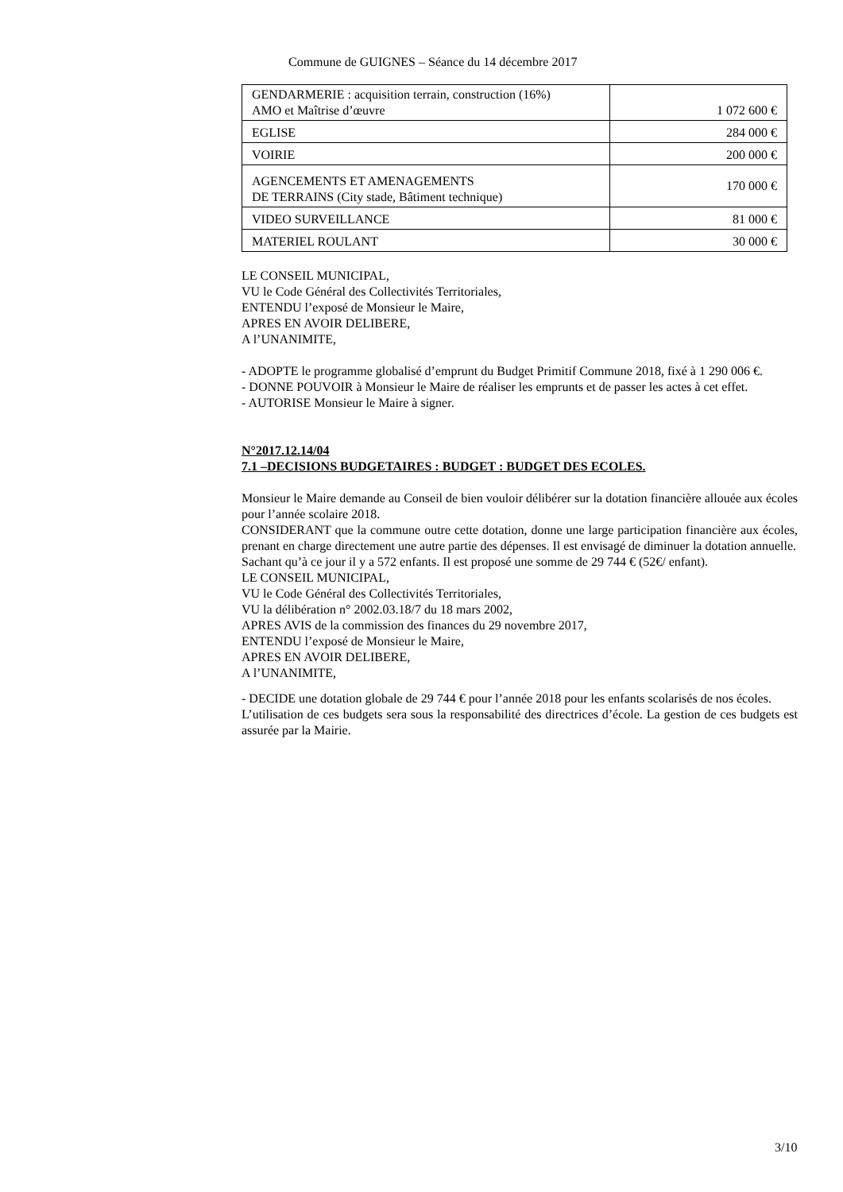Commune de GUIGNES – Séance du 14 décembre 2017
| GENDARMERIE : acquisition terrain, construction (16%) AMO et Maîtrise d’œuvre | 1 072 600 € |
| EGLISE | 284 000 € |
| VOIRIE | 200 000 € |
| AGENCEMENTS ET AMENAGEMENTS DE TERRAINS (City stade, Bâtiment technique) | 170 000 € |
| VIDEO SURVEILLANCE | 81 000 € |
| MATERIEL ROULANT | 30 000 € |
LE CONSEIL MUNICIPAL,
VU le Code Général des Collectivités Territoriales,
ENTENDU l’exposé de Monsieur le Maire,
APRES EN AVOIR DELIBERE,
A l’UNANIMITE,
- ADOPTE le programme globalisé d’emprunt du Budget Primitif Commune 2018, fixé à 1 290 006 €.
- DONNE POUVOIR à Monsieur le Maire de réaliser les emprunts et de passer les actes à cet effet.
- AUTORISE Monsieur le Maire à signer.
N°2017.12.14/04
7.1 –DECISIONS BUDGETAIRES : BUDGET : BUDGET DES ECOLES.
Monsieur le Maire demande au Conseil de bien vouloir délibérer sur la dotation financière allouée aux écoles pour l’année scolaire 2018.
CONSIDERANT que la commune outre cette dotation, donne une large participation financière aux écoles, prenant en charge directement une autre partie des dépenses. Il est envisagé de diminuer la dotation annuelle.
Sachant qu’à ce jour il y a 572 enfants. Il est proposé une somme de 29 744 € (52€/ enfant).
LE CONSEIL MUNICIPAL,
VU le Code Général des Collectivités Territoriales,
VU la délibération n° 2002.03.18/7 du 18 mars 2002,
APRES AVIS de la commission des finances du 29 novembre 2017,
ENTENDU l’exposé de Monsieur le Maire,
APRES EN AVOIR DELIBERE,
A l’UNANIMITE,
- DECIDE une dotation globale de 29 744 € pour l’année 2018 pour les enfants scolarisés de nos écoles.
L’utilisation de ces budgets sera sous la responsabilité des directrices d’école. La gestion de ces budgets est assurée par la Mairie.
3/10